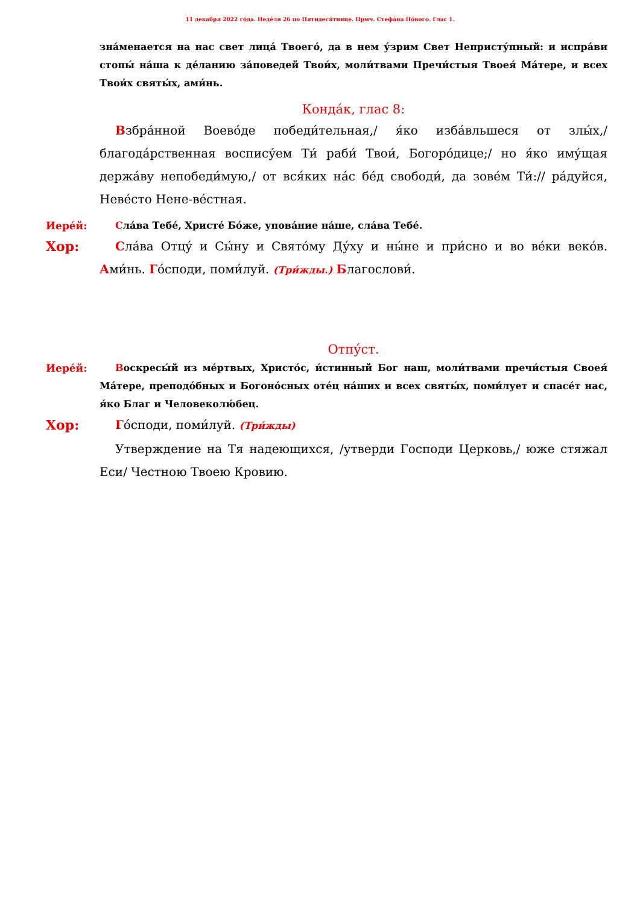11 декабря 2022 го́да. Неде́ля 26 по Пятидеся́тнице. Прмч. Стефа́на Но́вого. Глас 1.
зна́менается на нас свет лица́ Твоего́, да в нем у́зрим Свет Непристу́пный: и испра́ви стопы́ на́ша к де́ланию за́поведей Твои́х, моли́твами Пречи́стыя Твоея́ Ма́тере, и всех Твои́х святы́х, ами́нь.
Конда́к, глас 8:
Взбра́нной Воево́де победи́тельная,/ я́ко изба́вльшеся от злы́х,/ благода́рственная воспису́ем Ти́ раби́ Твои́, Богоро́дице;/ но я́ко иму́щая держа́ву непобеди́мую,/ от вся́ких на́с бе́д свободи́, да зове́м Ти́:// ра́дуйся, Неве́сто Нене-ве́стная.
Иере́й: Сла́ва Тебе́, Христе́ Бо́же, упова́ние на́ше, сла́ва Тебе́.
Хор: Сла́ва Отцу́ и Сы́ну и Свято́му Ду́ху и ны́не и при́сно и во ве́ки веко́в. Ами́нь. Го́споди, поми́луй. (Три́жды.) Благослови́.
Отпу́ст.
Иере́й: Воскресы́й из ме́ртвых, Христо́с, и́стинный Бог наш, моли́твами пречи́стыя Своея́ Ма́тере, преподо́бных и Богоно́сных оте́ц на́ших и всех святы́х, поми́лует и спасе́т нас, я́ко Благ и Человеколю́бец.
Хор: Го́споди, поми́луй. (Три́жды)
Утверждение на Тя надеющихся, /утверди Господи Церковь,/ юже стяжал Еси/ Честною Твоею Кровию.